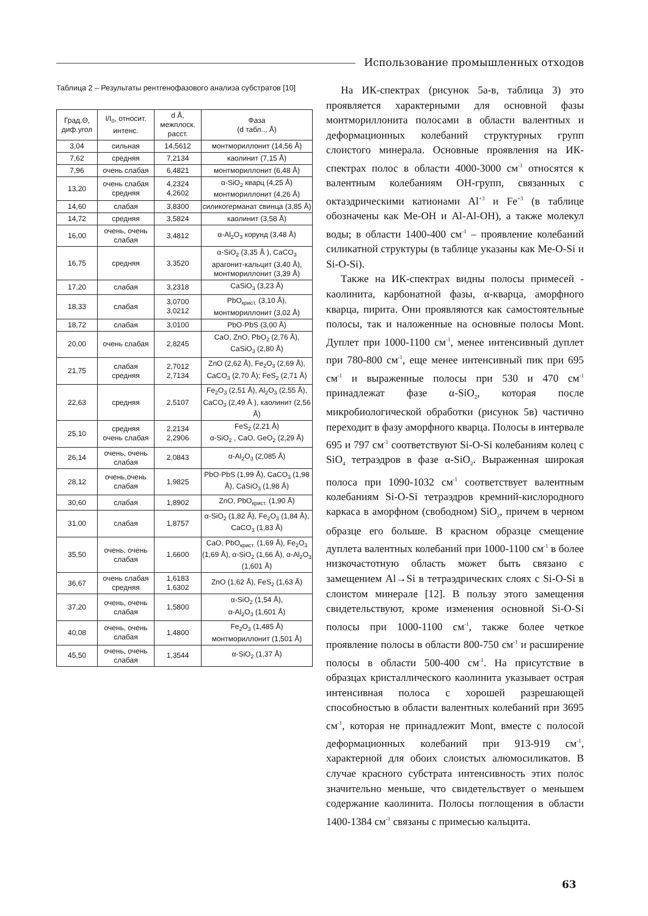Использование промышленных отходов
Таблица 2 – Результаты рентгенофазового анализа субстратов [10]
| Град.Θ, диф.угол | I/I<sub>0</sub>, относит. интенс. | d Å, межплоск. расст. | Фаза (d табл.., Å) |
| --- | --- | --- | --- |
| 3,04 | сильная | 14,5612 | монтмориллонит (14,56 Å) |
| 7,62 | средняя | 7,2134 | каолинит (7,15 Å) |
| 7,96 | очень слабая | 6,4821 | монтмориллонит (6,48 Å) |
| 13,20 | очень слабая средняя | 4,2324 4,2602 | α-SiO<sub>2</sub> кварц (4,25 Å) монтмориллонит (4,26 Å) |
| 14,60 | слабая | 3,8300 | силикогерманат свинца (3,85 Å) |
| 14,72 | средняя | 3,5824 | каолинит (3,58 Å) |
| 16,00 | очень, очень слабая | 3,4812 | α-Al<sub>2</sub>O<sub>3</sub> корунд (3,48 Å) |
| 16,75 | средняя | 3,3520 | α-SiO<sub>2</sub> (3,35 Å ), CaCO<sub>3</sub> арагонит-кальцит (3,40 Å), монтмориллонит (3,39 Å) |
| 17,20 | слабая | 3,2318 | CaSiO<sub>3</sub> (3,23 Å) |
| 18,33 | слабая | 3,0700 3,0212 | PbO<sub>крист.</sub> (3,10 Å), монтмориллонит (3,02 Å) |
| 18,72 | слабая | 3,0100 | PbO·PbS (3,00 Å) |
| 20,00 | очень слабая | 2,8245 | CaO, ZnO, PbO<sub>2</sub> (2,76 Å), CaSiO<sub>3</sub> (2,80 Å) |
| 21,75 | слабая средняя | 2,7012 2,7134 | ZnO (2,62 Å), Fe<sub>2</sub>O<sub>3</sub> (2,69 Å), CaCO<sub>3</sub> (2,70 Å); FeS<sub>2</sub> (2,71 Å) |
| 22,63 | средняя | 2,5107 | Fe<sub>2</sub>O<sub>3</sub> (2,51 Å), Al<sub>2</sub>O<sub>3</sub> (2,55 Å), CaCO<sub>3</sub> (2,49 Å ), каолинит (2,56 Å) |
| 25,10 | средняя очень слабая | 2,2134 2,2906 | FeS<sub>2</sub> (2,21 Å) α-SiO<sub>2</sub> , CaO, GeO<sub>2</sub> (2,29 Å) |
| 26,14 | очень, очень слабая | 2,0843 | α-Al<sub>2</sub>O<sub>3</sub> (2,085 Å) |
| 28,12 | очень,очень слабая | 1,9825 | PbO·PbS (1,99 Å), CaCO<sub>3</sub> (1,98 Å), CaSiO<sub>3</sub> (1,98 Å) |
| 30,60 | слабая | 1,8902 | ZnO, PbO<sub>крист.</sub> (1,90 Å) |
| 31,00 | слабая | 1,8757 | α-SiO<sub>2</sub> (1,82 Å), Fe<sub>2</sub>O<sub>3</sub> (1,84 Å), CaCO<sub>3</sub> (1,83 Å) |
| 35,50 | очень, очень слабая | 1,6600 | CaO, PbO<sub>крист.</sub> (1,69 Å), Fe<sub>2</sub>O<sub>3</sub> (1,69 Å), α-SiO<sub>2</sub> (1,66 Å), α-Al<sub>2</sub>O<sub>3</sub> (1,601 Å) |
| 36,67 | очень слабая средняя | 1,6183 1,6302 | ZnO (1,62 Å), FeS<sub>2</sub> (1,63 Å) |
| 37,20 | очень, очень слабая | 1,5800 | α-SiO<sub>2</sub> (1,54 Å), α-Al<sub>2</sub>O<sub>3</sub> (1,601 Å) |
| 40,08 | очень, очень слабая | 1,4800 | Fe<sub>2</sub>O<sub>3</sub> (1,485 Å) монтмориллонит (1,501 Å) |
| 45,50 | очень, очень слабая | 1,3544 | α-SiO<sub>2</sub> (1,37 Å) |
На ИК-спектрах (рисунок 5а-в, таблица 3) это проявляется характерными для основной фазы монтмориллонита полосами в области валентных и деформационных колебаний структурных групп слоистого минерала. Основные проявления на ИК-спектрах полос в области 4000-3000 см<sup>-1</sup> относятся к валентным колебаниям ОН-групп, связанных с октаэдрическими катионами Al<sup>+3</sup> и Fe<sup>+3</sup> (в таблице обозначены как Me-OH и Al-Al-OH), а также молекул воды; в области 1400-400 см<sup>-1</sup> – проявление колебаний силикатной структуры (в таблице указаны как Me-O-Si и Si-O-Si).
Также на ИК-спектрах видны полосы примесей - каолинита, карбонатной фазы, α-кварца, аморфного кварца, пирита. Они проявляются как самостоятельные полосы, так и наложенные на основные полосы Mont. Дуплет при 1000-1100 см<sup>-1</sup>, менее интенсивный дуплет при 780-800 см<sup>-1</sup>, еще менее интенсивный пик при 695 см<sup>-1</sup> и выраженные полосы при 530 и 470 см<sup>-1</sup> принадлежат фазе α-SiO<sub>2</sub>, которая после микробиологической обработки (рисунок 5в) частично переходит в фазу аморфного кварца. Полосы в интервале 695 и 797 см<sup>-1</sup> соответствуют Si-O-Si колебаниям колец с SiO<sub>4</sub> тетраэдров в фазе α-SiO<sub>2</sub>. Выраженная широкая полоса при 1090-1032 см<sup>-1</sup> соответствует валентным колебаниям Si-O-Si тетраэдров кремний-кислородного каркаса в аморфном (свободном) SiO<sub>2</sub>, причем в черном образце его больше. В красном образце смещение дуплета валентных колебаний при 1000-1100 см<sup>-1</sup> в более низкочастотную область может быть связано с замещением Al→Si в тетраэдрических слоях с Si-O-Si в слоистом минерале [12]. В пользу этого замещения свидетельствуют, кроме изменения основной Si-O-Si полосы при 1000-1100 см<sup>-1</sup>, также более четкое проявление полосы в области 800-750 см<sup>-1</sup> и расширение полосы в области 500-400 см<sup>-1</sup>. На присутствие в образцах кристаллического каолинита указывает острая интенсивная полоса с хорошей разрешающей способностью в области валентных колебаний при 3695 см<sup>-1</sup>, которая не принадлежит Mont, вместе с полосой деформационных колебаний при 913-919 см<sup>-1</sup>, характерной для обоих слоистых алюмосиликатов. В случае красного субстрата интенсивность этих полос значительно меньше, что свидетельствует о меньшем содержание каолинита. Полосы поглощения в области 1400-1384 см<sup>-1</sup> связаны с примесью кальцита.
63